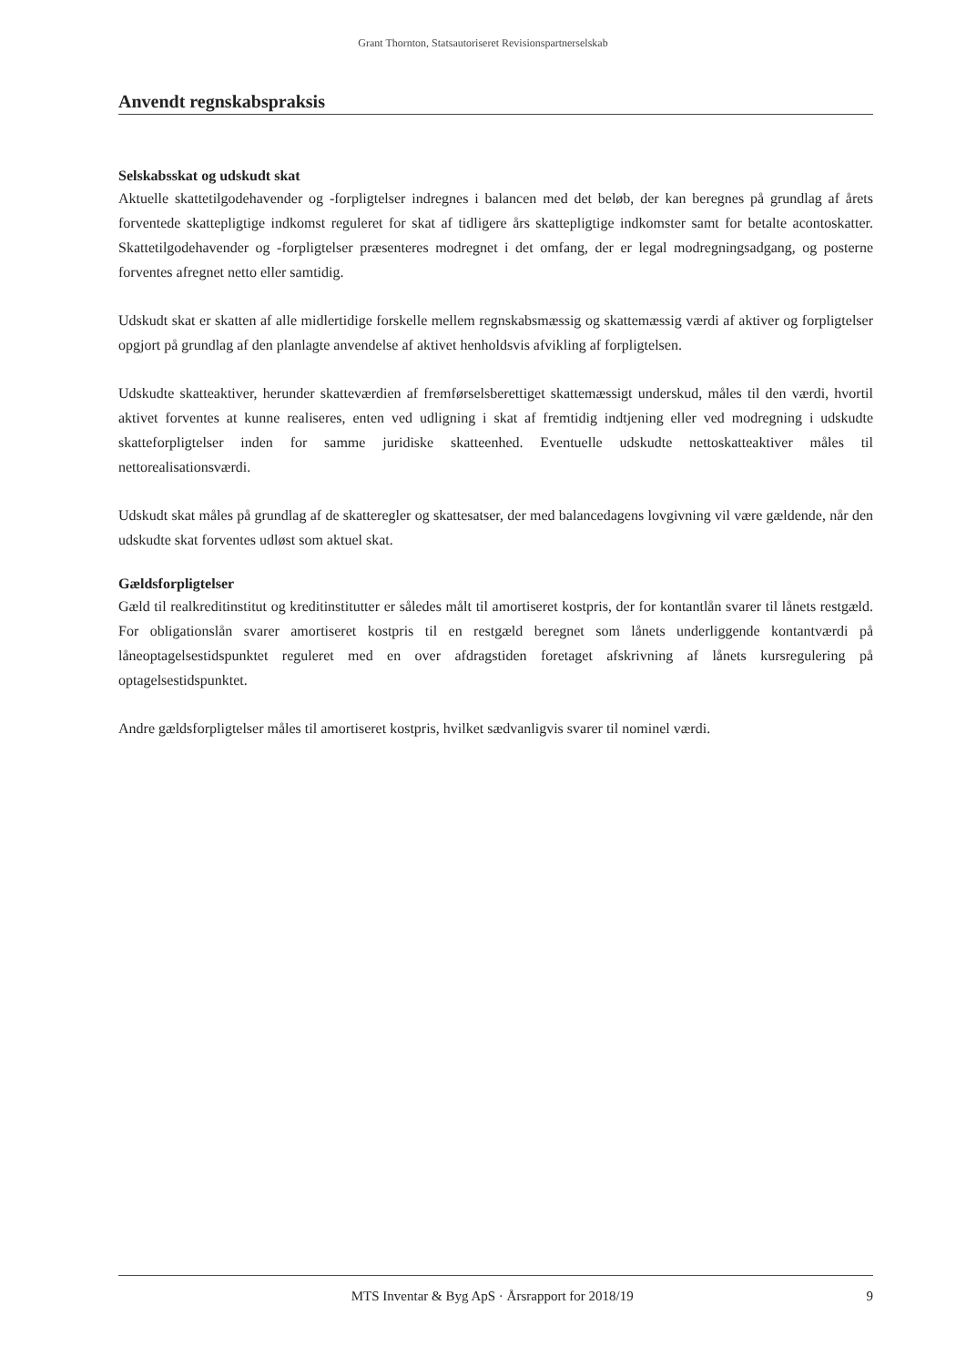Grant Thornton, Statsautoriseret Revisionspartnerselskab
Anvendt regnskabspraksis
Selskabsskat og udskudt skat
Aktuelle skattetilgodehavender og -forpligtelser indregnes i balancen med det beløb, der kan beregnes på grundlag af årets forventede skattepligtige indkomst reguleret for skat af tidligere års skattepligtige indkomster samt for betalte acontoskatter. Skattetilgodehavender og -forpligtelser præsenteres modregnet i det omfang, der er legal modregningsadgang, og posterne forventes afregnet netto eller samtidig.
Udskudt skat er skatten af alle midlertidige forskelle mellem regnskabsmæssig og skattemæssig værdi af aktiver og forpligtelser opgjort på grundlag af den planlagte anvendelse af aktivet henholdsvis afvikling af forpligtelsen.
Udskudte skatteaktiver, herunder skatteværdien af fremførselsberettiget skattemæssigt underskud, måles til den værdi, hvortil aktivet forventes at kunne realiseres, enten ved udligning i skat af fremtidig indtjening eller ved modregning i udskudte skatteforpligtelser inden for samme juridiske skatteenhed. Eventuelle udskudte nettoskatteaktiver måles til nettorealisationsværdi.
Udskudt skat måles på grundlag af de skatteregler og skattesatser, der med balancedagens lovgivning vil være gældende, når den udskudte skat forventes udløst som aktuel skat.
Gældsforpligtelser
Gæld til realkreditinstitut og kreditinstitutter er således målt til amortiseret kostpris, der for kontantlån svarer til lånets restgæld. For obligationslån svarer amortiseret kostpris til en restgæld beregnet som lånets underliggende kontantværdi på låneoptagelsestidspunktet reguleret med en over afdragstiden foretaget afskrivning af lånets kursregulering på optagelsestidspunktet.
Andre gældsforpligtelser måles til amortiseret kostpris, hvilket sædvanligvis svarer til nominel værdi.
MTS Inventar & Byg ApS · Årsrapport for 2018/19 9